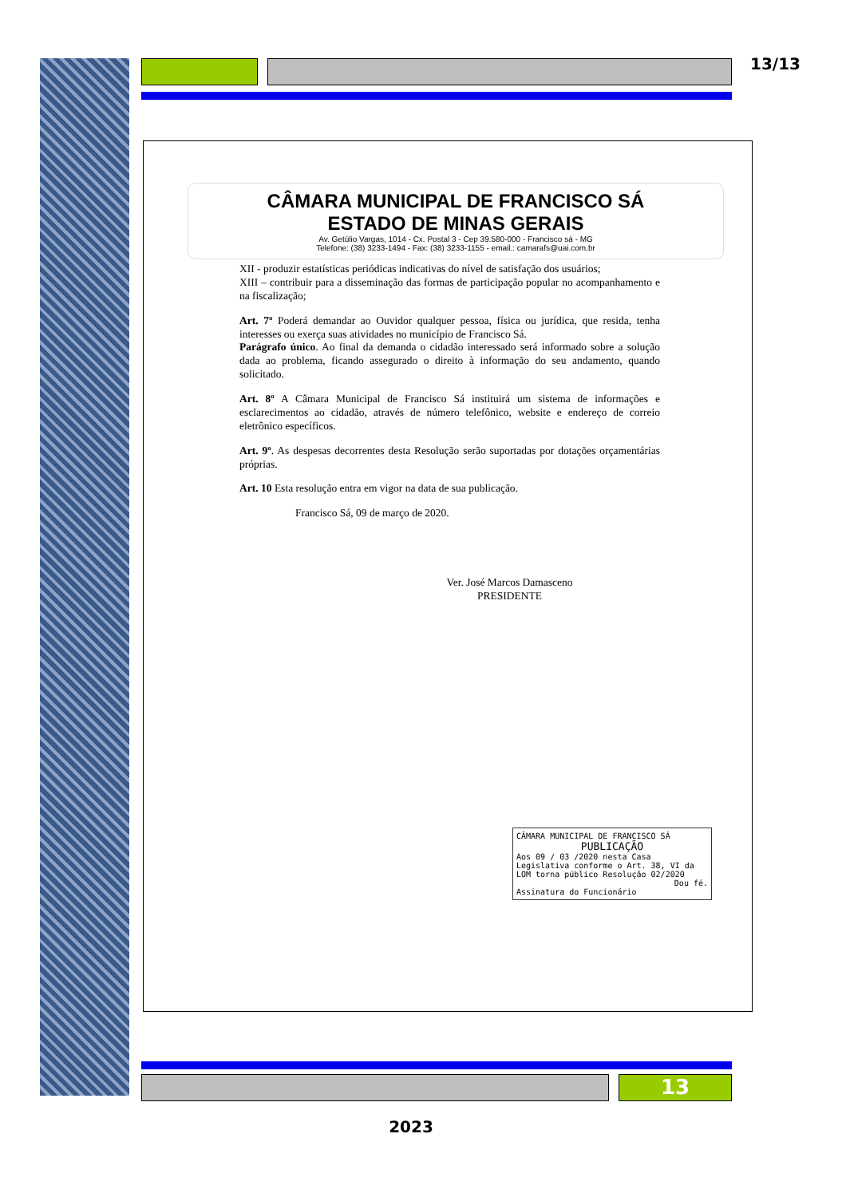13/13
CÂMARA MUNICIPAL DE FRANCISCO SÁ
ESTADO DE MINAS GERAIS
Av. Getúlio Vargas, 1014 - Cx. Postal 3 - Cep 39.580-000 - Francisco sá - MG
Telefone: (38) 3233-1494 - Fax: (38) 3233-1155 - email.: camarafs@uai.com.br
XII - produzir estatísticas periódicas indicativas do nível de satisfação dos usuários;
XIII – contribuir para a disseminação das formas de participação popular no acompanhamento e na fiscalização;
Art. 7º Poderá demandar ao Ouvidor qualquer pessoa, física ou jurídica, que resida, tenha interesses ou exerça suas atividades no município de Francisco Sá.
Parágrafo único. Ao final da demanda o cidadão interessado será informado sobre a solução dada ao problema, ficando assegurado o direito à informação do seu andamento, quando solicitado.
Art. 8º A Câmara Municipal de Francisco Sá instituirá um sistema de informações e esclarecimentos ao cidadão, através de número telefônico, website e endereço de correio eletrônico específicos.
Art. 9º. As despesas decorrentes desta Resolução serão suportadas por dotações orçamentárias próprias.
Art. 10 Esta resolução entra em vigor na data de sua publicação.
Francisco Sá, 09 de março de 2020.
Ver. José Marcos Damasceno
PRESIDENTE
CÂMARA MUNICIPAL DE FRANCISCO SÁ
PUBLICAÇÃO
Aos 09 / 03 /2020 nesta Casa Legislativa conforme o Art. 38, VI da LOM torna público Resolução 02/2020
Dou fé.
Assinatura do Funcionário
13
2023